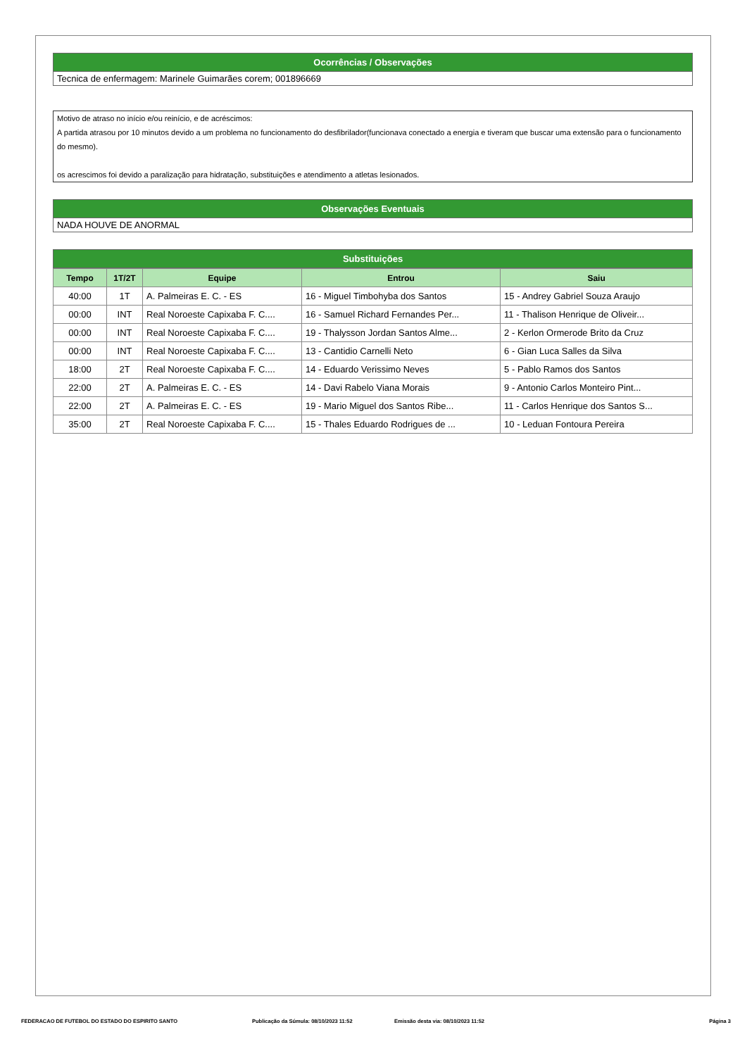Ocorrências / Observações
Tecnica de enfermagem: Marinele Guimarães corem; 001896669
Motivo de atraso no início e/ou reinício, e de acréscimos:
A partida atrasou por 10 minutos devido a um problema no funcionamento do desfibrilador(funcionava conectado a energia e tiveram que buscar uma extensão para o funcionamento do mesmo).
os acrescimos foi devido a paralização para hidratação, substituições e atendimento a atletas lesionados.
Observações Eventuais
NADA HOUVE DE ANORMAL
Substituições
| Tempo | 1T/2T | Equipe | Entrou | Saiu |
| --- | --- | --- | --- | --- |
| 40:00 | 1T | A. Palmeiras E. C. - ES | 16 - Miguel Timbohyba dos Santos | 15 - Andrey Gabriel Souza Araujo |
| 00:00 | INT | Real Noroeste Capixaba F. C.... | 16 - Samuel Richard Fernandes Per... | 11 - Thalison Henrique de Oliveir... |
| 00:00 | INT | Real Noroeste Capixaba F. C.... | 19 - Thalysson Jordan Santos Alme... | 2 - Kerlon Ormerode Brito da Cruz |
| 00:00 | INT | Real Noroeste Capixaba F. C.... | 13 - Cantidio Carnelli Neto | 6 - Gian Luca Salles da Silva |
| 18:00 | 2T | Real Noroeste Capixaba F. C.... | 14 - Eduardo Verissimo Neves | 5 - Pablo Ramos dos Santos |
| 22:00 | 2T | A. Palmeiras E. C. - ES | 14 - Davi Rabelo Viana Morais | 9 - Antonio Carlos Monteiro Pint... |
| 22:00 | 2T | A. Palmeiras E. C. - ES | 19 - Mario Miguel dos Santos Ribe... | 11 - Carlos Henrique dos Santos S... |
| 35:00 | 2T | Real Noroeste Capixaba F. C.... | 15 - Thales Eduardo Rodrigues de ... | 10 - Leduan Fontoura Pereira |
FEDERACAO DE FUTEBOL DO ESTADO DO ESPIRITO SANTO Publicação da Súmula: 08/10/2023 11:52 Emissão desta via: 08/10/2023 11:52 Página 3